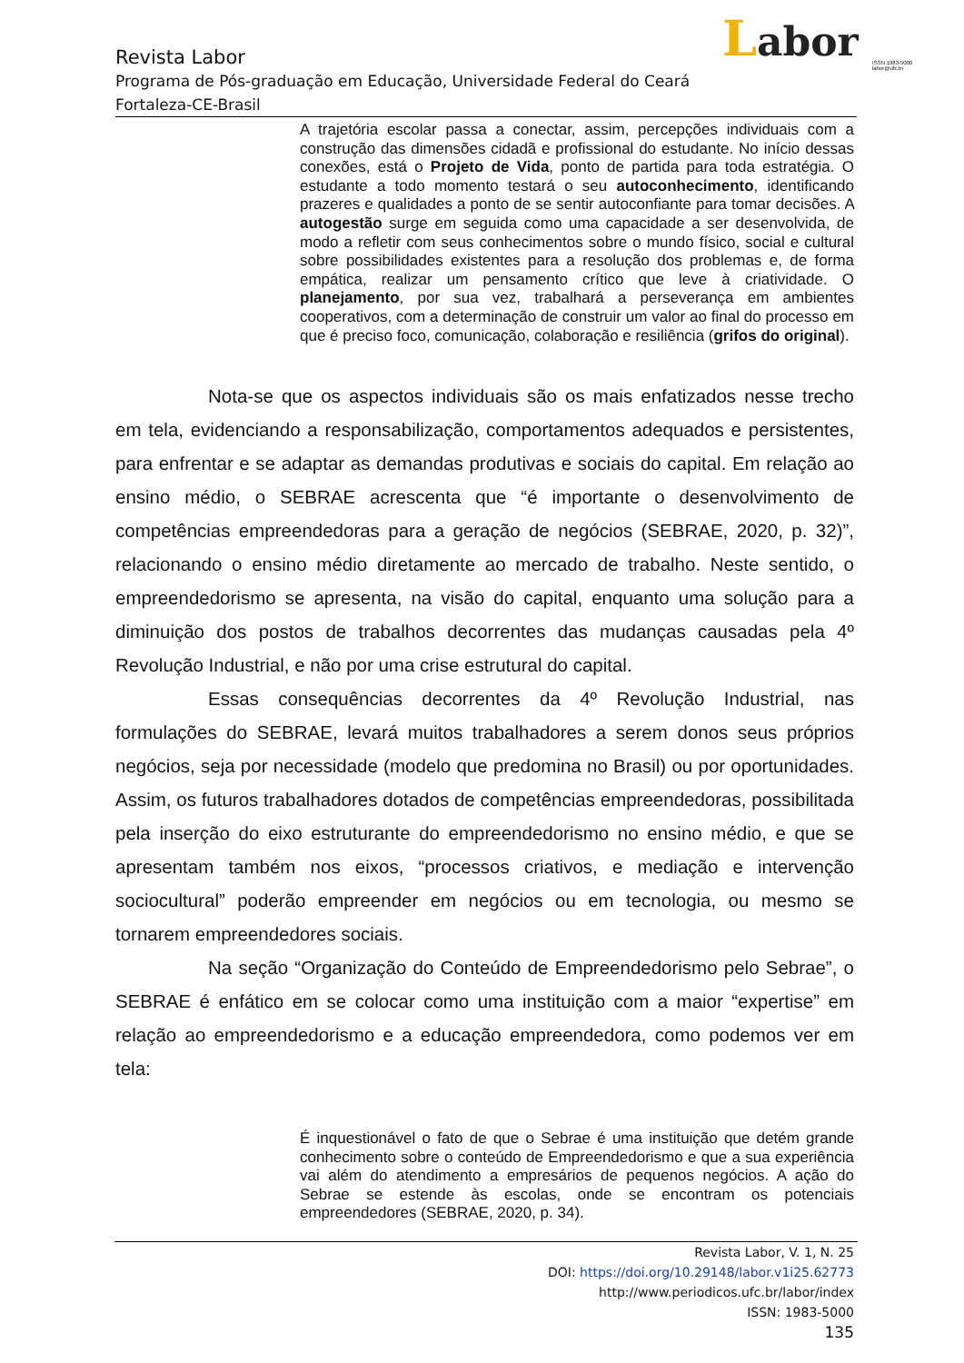Labor
ISSN 1983-5000
labor@ufc.br
Revista Labor
Programa de Pós-graduação em Educação, Universidade Federal do Ceará
Fortaleza-CE-Brasil
A trajetória escolar passa a conectar, assim, percepções individuais com a construção das dimensões cidadã e profissional do estudante. No início dessas conexões, está o Projeto de Vida, ponto de partida para toda estratégia. O estudante a todo momento testará o seu autoconhecimento, identificando prazeres e qualidades a ponto de se sentir autoconfiante para tomar decisões. A autogestão surge em seguida como uma capacidade a ser desenvolvida, de modo a refletir com seus conhecimentos sobre o mundo físico, social e cultural sobre possibilidades existentes para a resolução dos problemas e, de forma empática, realizar um pensamento crítico que leve à criatividade. O planejamento, por sua vez, trabalhará a perseverança em ambientes cooperativos, com a determinação de construir um valor ao final do processo em que é preciso foco, comunicação, colaboração e resiliência (grifos do original).
Nota-se que os aspectos individuais são os mais enfatizados nesse trecho em tela, evidenciando a responsabilização, comportamentos adequados e persistentes, para enfrentar e se adaptar as demandas produtivas e sociais do capital. Em relação ao ensino médio, o SEBRAE acrescenta que “é importante o desenvolvimento de competências empreendedoras para a geração de negócios (SEBRAE, 2020, p. 32)”, relacionando o ensino médio diretamente ao mercado de trabalho. Neste sentido, o empreendedorismo se apresenta, na visão do capital, enquanto uma solução para a diminuição dos postos de trabalhos decorrentes das mudanças causadas pela 4º Revolução Industrial, e não por uma crise estrutural do capital.
Essas consequências decorrentes da 4º Revolução Industrial, nas formulações do SEBRAE, levará muitos trabalhadores a serem donos seus próprios negócios, seja por necessidade (modelo que predomina no Brasil) ou por oportunidades. Assim, os futuros trabalhadores dotados de competências empreendedoras, possibilitada pela inserção do eixo estruturante do empreendedorismo no ensino médio, e que se apresentam também nos eixos, “processos criativos, e mediação e intervenção sociocultural” poderão empreender em negócios ou em tecnologia, ou mesmo se tornarem empreendedores sociais.
Na seção “Organização do Conteúdo de Empreendedorismo pelo Sebrae”, o SEBRAE é enfático em se colocar como uma instituição com a maior “expertise” em relação ao empreendedorismo e a educação empreendedora, como podemos ver em tela:
É inquestionável o fato de que o Sebrae é uma instituição que detém grande conhecimento sobre o conteúdo de Empreendedorismo e que a sua experiência vai além do atendimento a empresários de pequenos negócios. A ação do Sebrae se estende às escolas, onde se encontram os potenciais empreendedores (SEBRAE, 2020, p. 34).
Revista Labor, V. 1, N. 25
DOI: https://doi.org/10.29148/labor.v1i25.62773
http://www.periodicos.ufc.br/labor/index
ISSN: 1983-5000
135